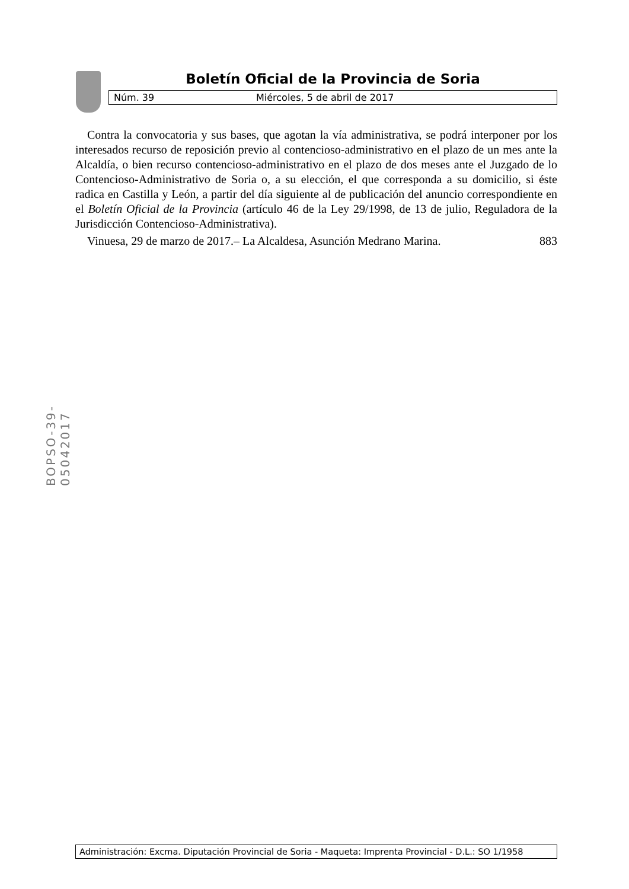Boletín Oficial de la Provincia de Soria
Núm. 39 Miércoles, 5 de abril de 2017
Contra la convocatoria y sus bases, que agotan la vía administrativa, se podrá interponer por los interesados recurso de reposición previo al contencioso-administrativo en el plazo de un mes ante la Alcaldía, o bien recurso contencioso-administrativo en el plazo de dos meses ante el Juzgado de lo Contencioso-Administrativo de Soria o, a su elección, el que corresponda a su domicilio, si éste radica en Castilla y León, a partir del día siguiente al de publicación del anuncio correspondiente en el Boletín Oficial de la Provincia (artículo 46 de la Ley 29/1998, de 13 de julio, Reguladora de la Jurisdicción Contencioso-Administrativa).
Vinuesa, 29 de marzo de 2017.– La Alcaldesa, Asunción Medrano Marina. 883
BOPSO-39-05042017
Administración: Excma. Diputación Provincial de Soria - Maqueta: Imprenta Provincial - D.L.: SO 1/1958